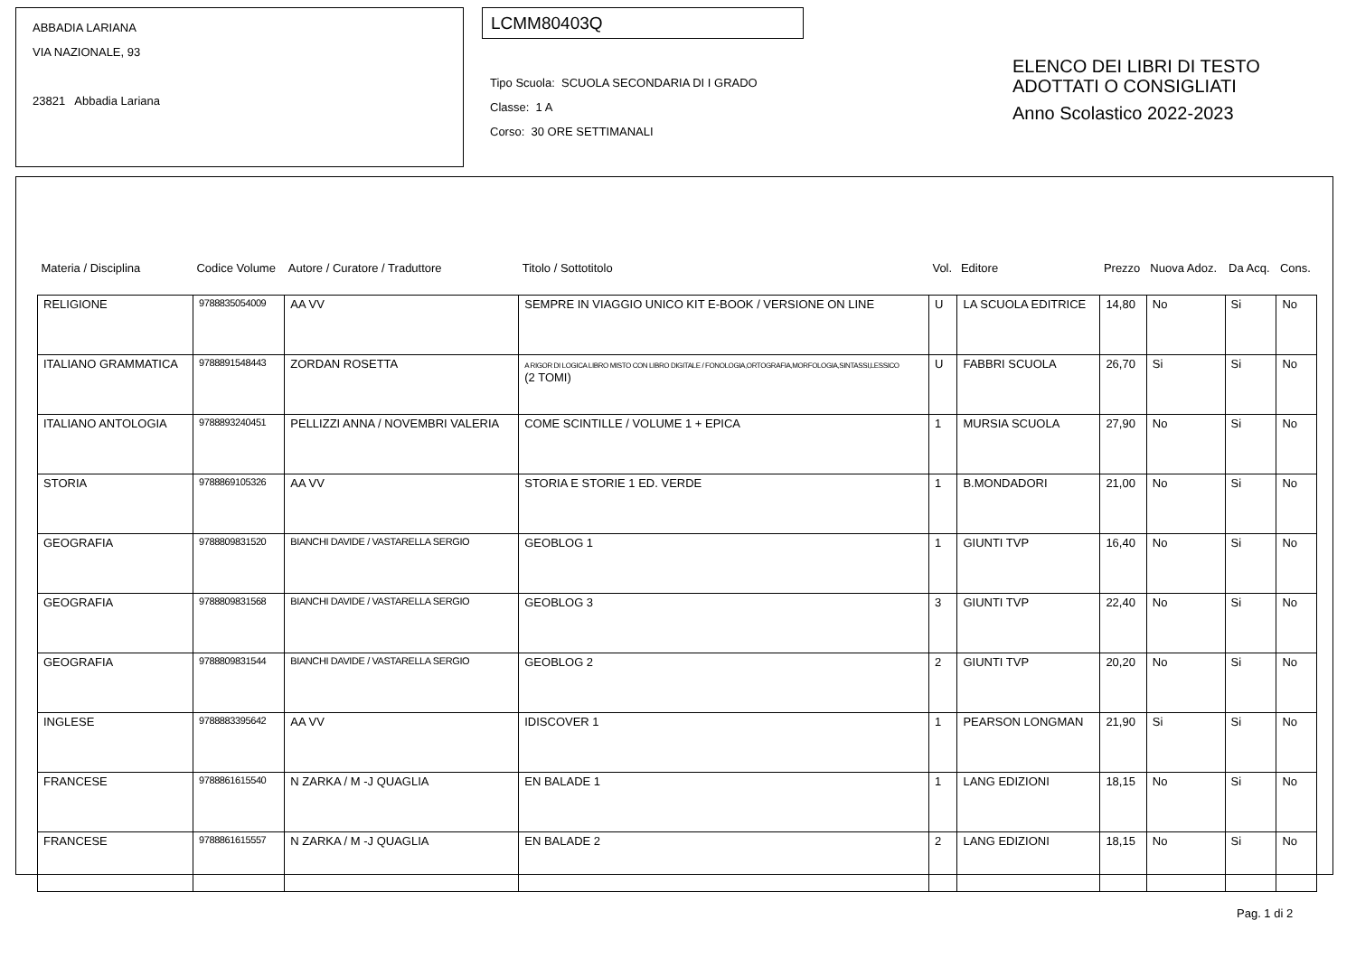ABBADIA LARIANA
VIA NAZIONALE, 93
23821 Abbadia Lariana
LCMM80403Q
Tipo Scuola: SCUOLA SECONDARIA DI I GRADO
Classe: 1 A
Corso: 30 ORE SETTIMANALI
ELENCO DEI LIBRI DI TESTO
ADOTTATI O CONSIGLIATI
Anno Scolastico 2022-2023
| Materia / Disciplina | Codice Volume | Autore / Curatore / Traduttore | Titolo / Sottotitolo | Vol. | Editore | Prezzo | Nuova Adoz. | Da Acq. | Cons. |
| --- | --- | --- | --- | --- | --- | --- | --- | --- | --- |
| RELIGIONE | 9788835054009 | AA VV | SEMPRE IN VIAGGIO UNICO KIT E-BOOK / VERSIONE ON LINE | U | LA SCUOLA EDITRICE | 14,80 | No | Si | No |
| ITALIANO GRAMMATICA | 9788891548443 | ZORDAN ROSETTA | A RIGOR DI LOGICA LIBRO MISTO CON LIBRO DIGITALE / FONOLOGIA,ORTOGRAFIA,MORFOLOGIA,SINTASSI,LESSICO (2 TOMI) | U | FABBRI SCUOLA | 26,70 | Si | Si | No |
| ITALIANO ANTOLOGIA | 9788893240451 | PELLIZZI ANNA / NOVEMBRI VALERIA | COME SCINTILLE / VOLUME 1 + EPICA | 1 | MURSIA SCUOLA | 27,90 | No | Si | No |
| STORIA | 9788869105326 | AA VV | STORIA E STORIE 1 ED. VERDE | 1 | B.MONDADORI | 21,00 | No | Si | No |
| GEOGRAFIA | 9788809831520 | BIANCHI DAVIDE / VASTARELLA SERGIO | GEOBLOG 1 | 1 | GIUNTI TVP | 16,40 | No | Si | No |
| GEOGRAFIA | 9788809831568 | BIANCHI DAVIDE / VASTARELLA SERGIO | GEOBLOG 3 | 3 | GIUNTI TVP | 22,40 | No | Si | No |
| GEOGRAFIA | 9788809831544 | BIANCHI DAVIDE / VASTARELLA SERGIO | GEOBLOG 2 | 2 | GIUNTI TVP | 20,20 | No | Si | No |
| INGLESE | 9788883395642 | AA VV | IDISCOVER 1 | 1 | PEARSON LONGMAN | 21,90 | Si | Si | No |
| FRANCESE | 9788861615540 | N ZARKA / M -J QUAGLIA | EN BALADE 1 | 1 | LANG EDIZIONI | 18,15 | No | Si | No |
| FRANCESE | 9788861615557 | N ZARKA / M -J QUAGLIA | EN BALADE 2 | 2 | LANG EDIZIONI | 18,15 | No | Si | No |
Pag. 1 di 2